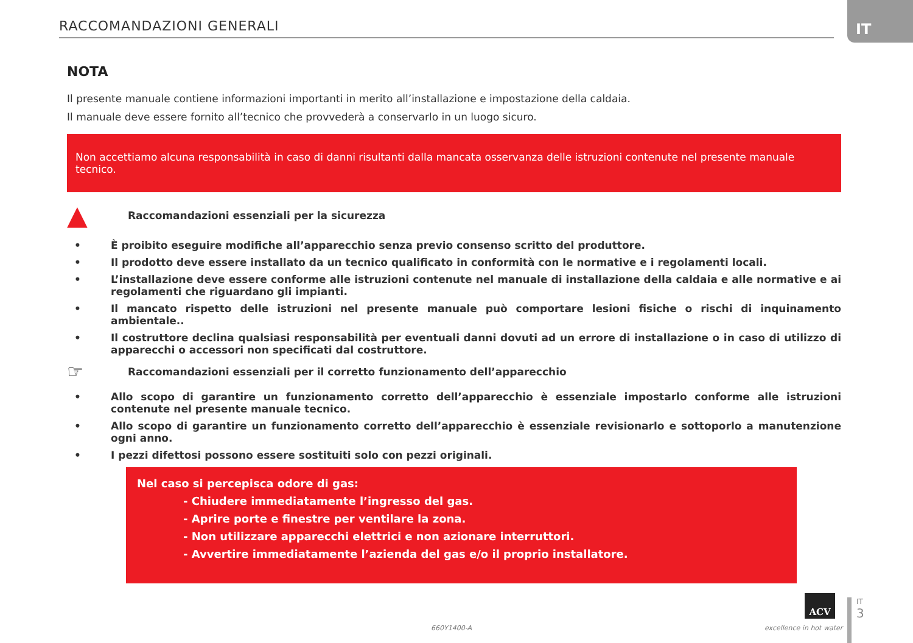RACCOMANDAZIONI GENERALI
IT
NOTA
Il presente manuale contiene informazioni importanti in merito all’installazione e impostazione della caldaia.
Il manuale deve essere fornito all’tecnico che provvederà a conservarlo in un luogo sicuro.
Non accettiamo alcuna responsabilità in caso di danni risultanti dalla mancata osservanza delle istruzioni contenute nel presente manuale tecnico.
▲ Raccomandazioni essenziali per la sicurezza
• È proibito eseguire modifiche all’apparecchio senza previo consenso scritto del produttore.
• Il prodotto deve essere installato da un tecnico qualificato in conformità con le normative e i regolamenti locali.
• L’installazione deve essere conforme alle istruzioni contenute nel manuale di installazione della caldaia e alle normative e ai regolamenti che riguardano gli impianti.
• Il mancato rispetto delle istruzioni nel presente manuale può comportare lesioni fisiche o rischi di inquinamento ambientale..
• Il costruttore declina qualsiasi responsabilità per eventuali danni dovuti ad un errore di installazione o in caso di utilizzo di apparecchi o accessori non specificati dal costruttore.
☞ Raccomandazioni essenziali per il corretto funzionamento dell’apparecchio
• Allo scopo di garantire un funzionamento corretto dell’apparecchio è essenziale impostarlo conforme alle istruzioni contenute nel presente manuale tecnico.
• Allo scopo di garantire un funzionamento corretto dell’apparecchio è essenziale revisionarlo e sottoporlo a manutenzione ogni anno.
• I pezzi difettosi possono essere sostituiti solo con pezzi originali.
Nel caso si percepisca odore di gas:
- Chiudere immediatamente l’ingresso del gas.
- Aprire porte e finestre per ventilare la zona.
- Non utilizzare apparecchi elettrici e non azionare interruttori.
- Avvertire immediatamente l’azienda del gas e/o il proprio installatore.
660Y1400-A
ACV
excellence in hot water
IT
3